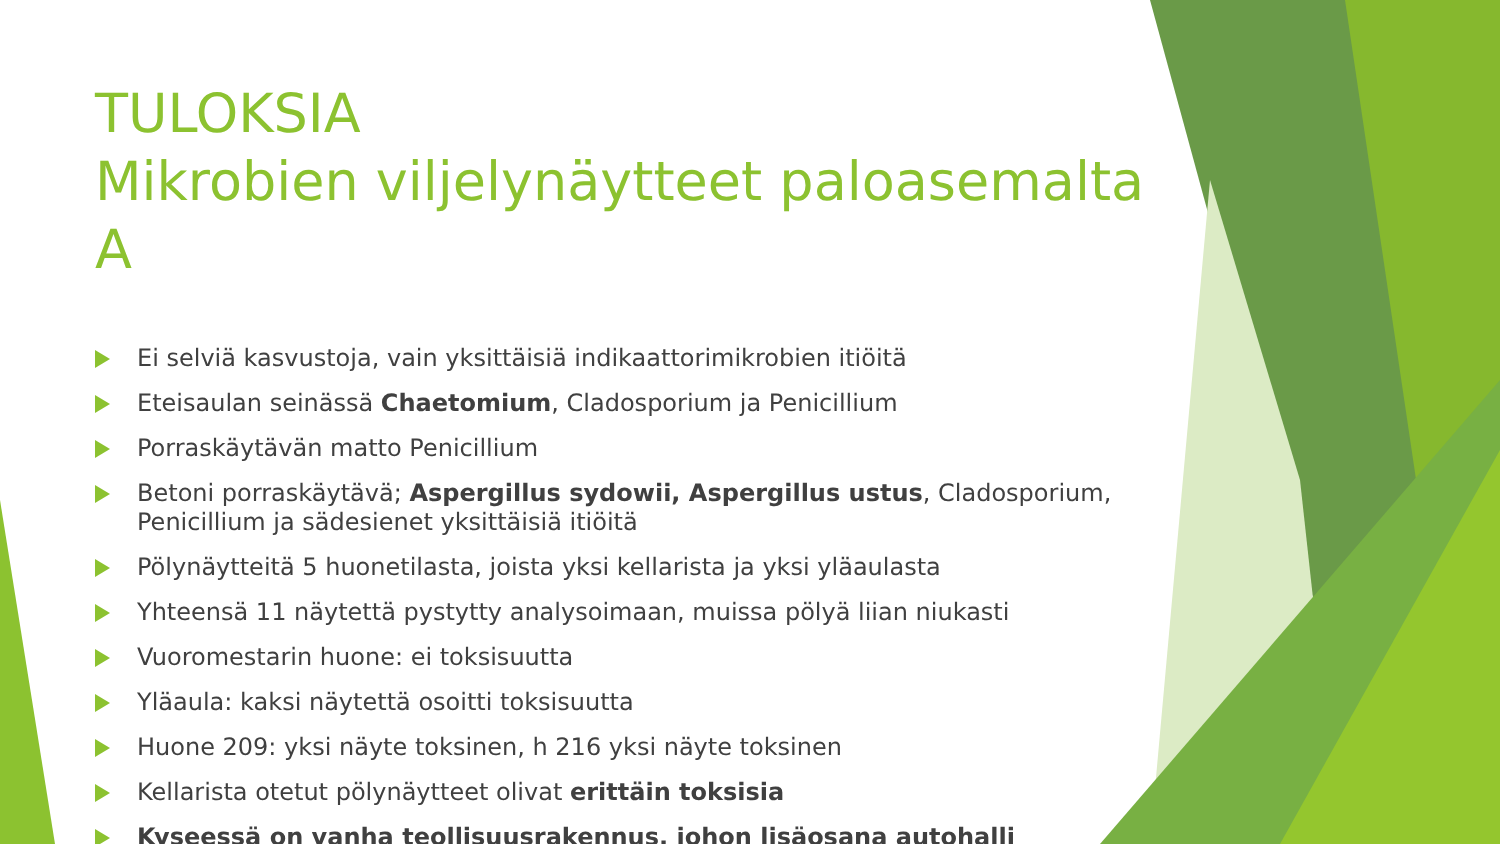TULOKSIA
Mikrobien viljelynäytteet paloasemalta A
Ei selviä kasvustoja, vain yksittäisiä indikaattorimikrobien itiöitä
Eteisaulan seinässä Chaetomium, Cladosporium ja Penicillium
Porraskäytävän matto Penicillium
Betoni porraskäytävä; Aspergillus sydowii, Aspergillus ustus, Cladosporium, Penicillium ja sädesienet yksittäisiä itiöitä
Pölynäytteitä 5 huonetilasta, joista yksi kellarista ja yksi yläaulasta
Yhteensä 11 näytettä pystytty analysoimaan, muissa pölyä liian niukasti
Vuoromestarin huone: ei toksisuutta
Yläaula: kaksi näytettä osoitti toksisuutta
Huone 209: yksi näyte toksinen, h 216 yksi näyte toksinen
Kellarista otetut pölynäytteet olivat erittäin toksisia
Kyseessä on vanha teollisuusrakennus, johon lisäosana autohalli